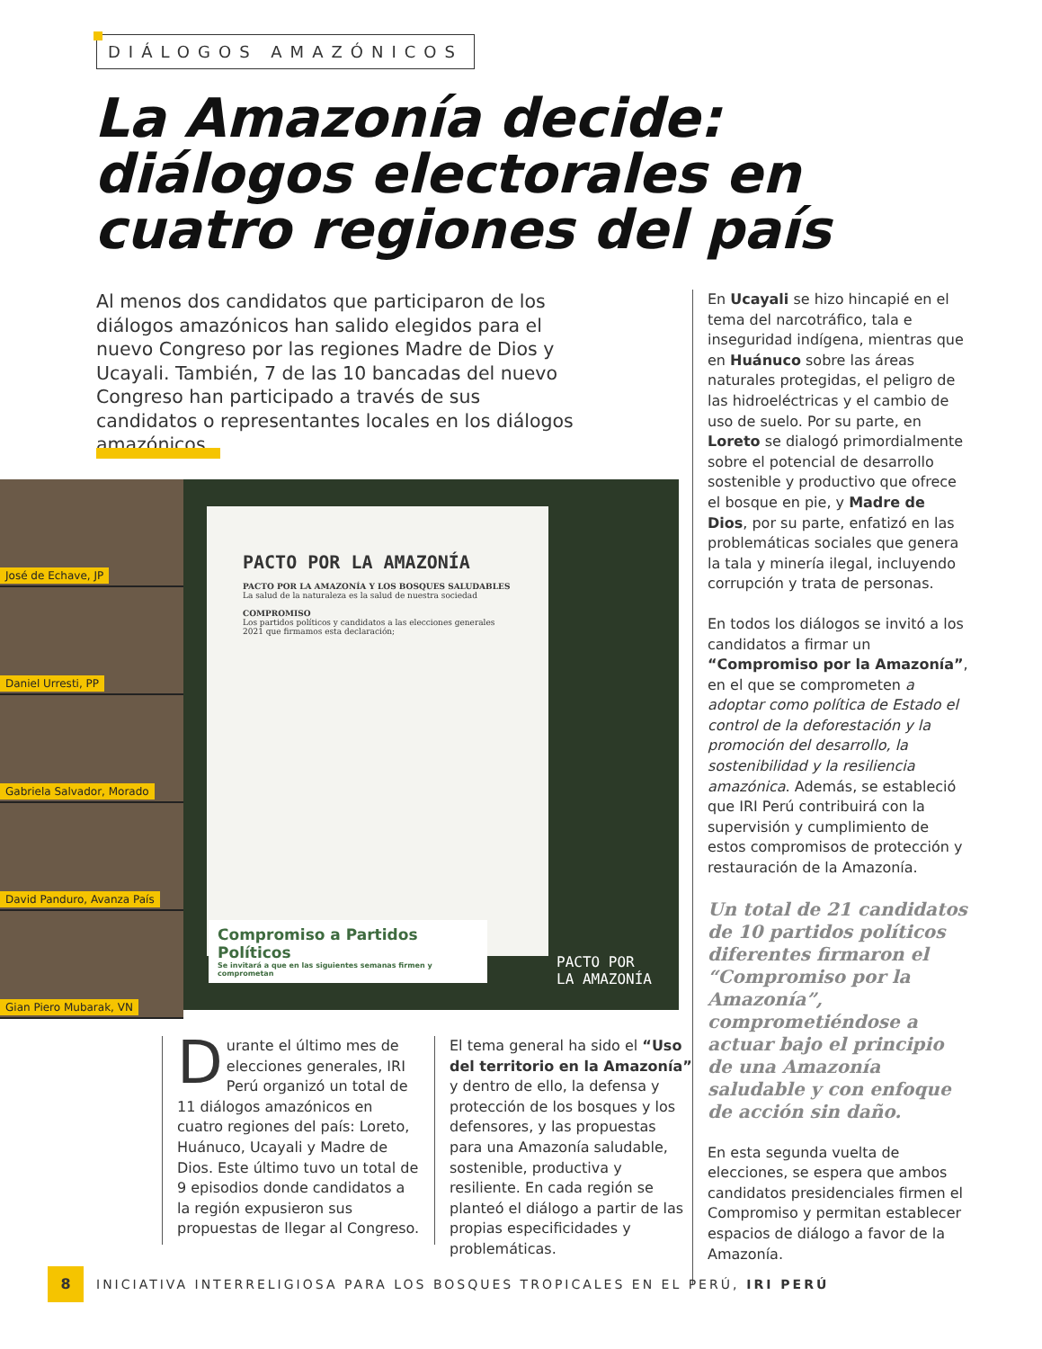DIÁLOGOS AMAZÓNICOS
La Amazonía decide: diálogos electorales en cuatro regiones del país
Al menos dos candidatos que participaron de los diálogos amazónicos han salido elegidos para el nuevo Congreso por las regiones Madre de Dios y Ucayali. También, 7 de las 10 bancadas del nuevo Congreso han participado a través de sus candidatos o representantes locales en los diálogos amazónicos.
En Ucayali se hizo hincapié en el tema del narcotráfico, tala e inseguridad indígena, mientras que en Huánuco sobre las áreas naturales protegidas, el peligro de las hidroeléctricas y el cambio de uso de suelo. Por su parte, en Loreto se dialogó primordialmente sobre el potencial de desarrollo sostenible y productivo que ofrece el bosque en pie, y Madre de Dios, por su parte, enfatizó en las problemáticas sociales que genera la tala y minería ilegal, incluyendo corrupción y trata de personas.
En todos los diálogos se invitó a los candidatos a firmar un “Compromiso por la Amazonía”, en el que se comprometen a adoptar como política de Estado el control de la deforestación y la promoción del desarrollo, la sostenibilidad y la resiliencia amazónica. Además, se estableció que IRI Perú contribuirá con la supervisión y cumplimiento de estos compromisos de protección y restauración de la Amazonía.
Un total de 21 candidatos de 10 partidos políticos diferentes firmaron el “Compromiso por la Amazonía”, comprometiéndose a actuar bajo el principio de una Amazonía saludable y con enfoque de acción sin daño.
En esta segunda vuelta de elecciones, se espera que ambos candidatos presidenciales firmen el Compromiso y permitan establecer espacios de diálogo a favor de la Amazonía.
José de Echave, JP
Daniel Urresti, PP
Gabriela Salvador, Morado
David Panduro, Avanza País
Gian Piero Mubarak, VN
PACTO POR LA AMAZONÍA
PACTO POR LA AMAZONÍA Y LOS BOSQUES SALUDABLES
La salud de la naturaleza es la salud de nuestra sociedad
COMPROMISO
Los partidos políticos y candidatos a las elecciones generales 2021 que firmamos esta declaración;
Compromiso a Partidos Políticos
Se invitará a que en las siguientes semanas firmen y comprometan
PACTO POR
LA AMAZONÍA
Durante el último mes de elecciones generales, IRI Perú organizó un total de 11 diálogos amazónicos en cuatro regiones del país: Loreto, Huánuco, Ucayali y Madre de Dios. Este último tuvo un total de 9 episodios donde candidatos a la región expusieron sus propuestas de llegar al Congreso.
El tema general ha sido el “Uso del territorio en la Amazonía” y dentro de ello, la defensa y protección de los bosques y los defensores, y las propuestas para una Amazonía saludable, sostenible, productiva y resiliente. En cada región se planteó el diálogo a partir de las propias especificidades y problemáticas.
8
INICIATIVA INTERRELIGIOSA PARA LOS BOSQUES TROPICALES EN EL PERÚ, IRI PERÚ